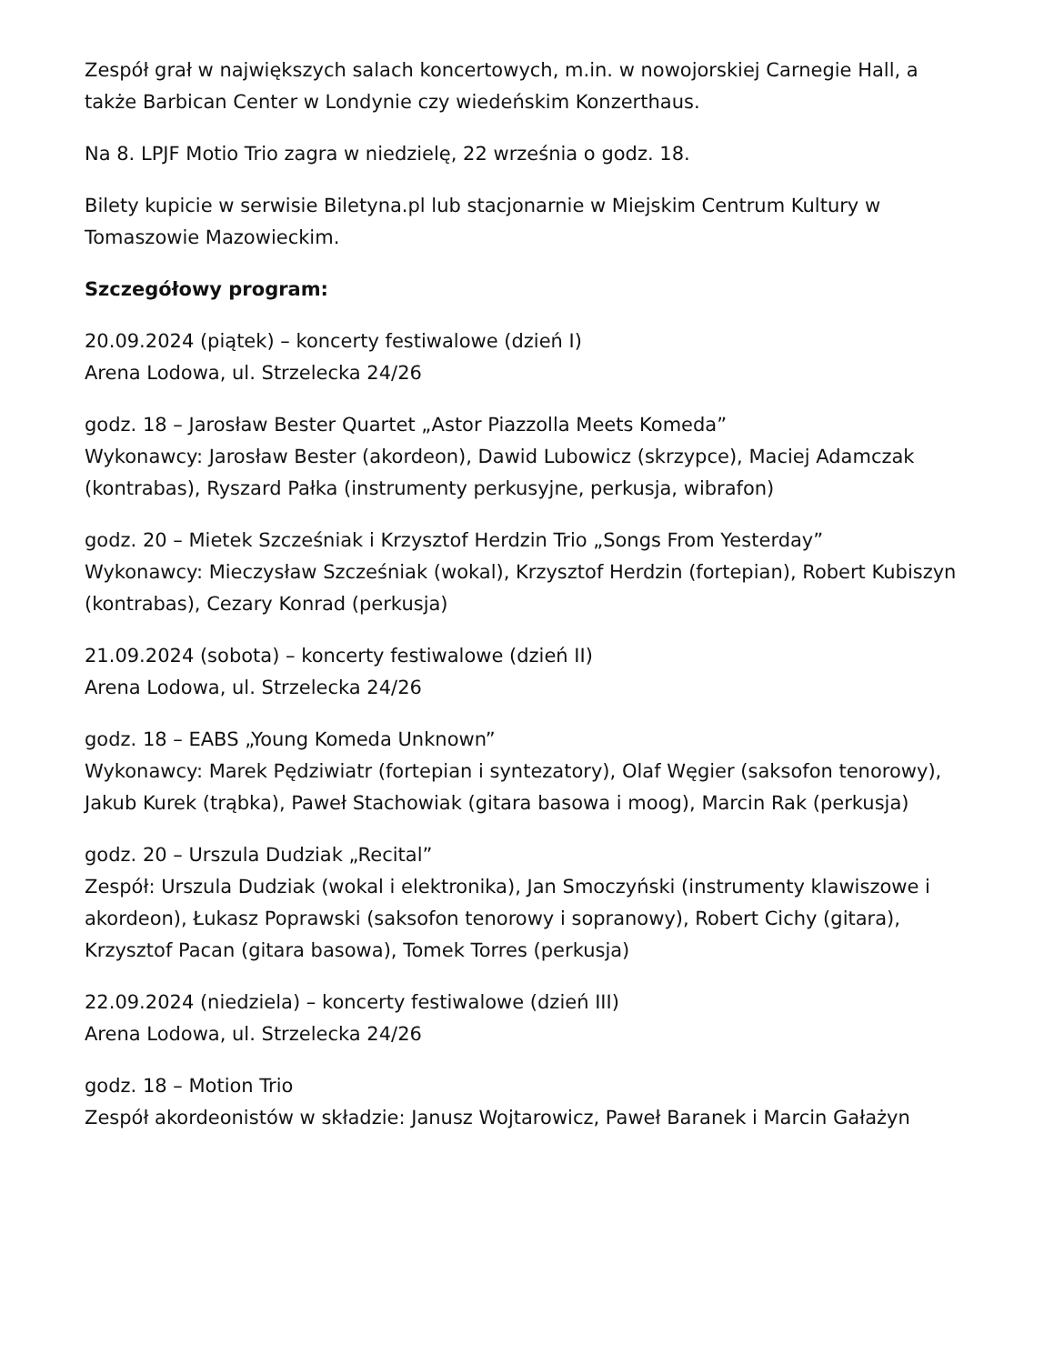Zespół grał w największych salach koncertowych, m.in. w nowojorskiej Carnegie Hall, a także Barbican Center w Londynie czy wiedeńskim Konzerthaus.
Na 8. LPJF Motio Trio zagra w niedzielę, 22 września o godz. 18.
Bilety kupicie w serwisie Biletyna.pl lub stacjonarnie w Miejskim Centrum Kultury w Tomaszowie Mazowieckim.
Szczegółowy program:
20.09.2024 (piątek) – koncerty festiwalowe (dzień I)
Arena Lodowa, ul. Strzelecka 24/26
godz. 18 – Jarosław Bester Quartet „Astor Piazzolla Meets Komeda”
Wykonawcy: Jarosław Bester (akordeon), Dawid Lubowicz (skrzypce), Maciej Adamczak (kontrabas), Ryszard Pałka (instrumenty perkusyjne, perkusja, wibrafon)
godz. 20 – Mietek Szcześniak i Krzysztof Herdzin Trio „Songs From Yesterday”
Wykonawcy: Mieczysław Szcześniak (wokal), Krzysztof Herdzin (fortepian), Robert Kubiszyn (kontrabas), Cezary Konrad (perkusja)
21.09.2024 (sobota) – koncerty festiwalowe (dzień II)
Arena Lodowa, ul. Strzelecka 24/26
godz. 18 – EABS „Young Komeda Unknown”
Wykonawcy: Marek Pędziwiatr (fortepian i syntezatory), Olaf Węgier (saksofon tenorowy), Jakub Kurek (trąbka), Paweł Stachowiak (gitara basowa i moog), Marcin Rak (perkusja)
godz. 20 – Urszula Dudziak „Recital”
Zespół: Urszula Dudziak (wokal i elektronika), Jan Smoczyński (instrumenty klawiszowe i akordeon), Łukasz Poprawski (saksofon tenorowy i sopranowy), Robert Cichy (gitara), Krzysztof Pacan (gitara basowa), Tomek Torres (perkusja)
22.09.2024 (niedziela) – koncerty festiwalowe (dzień III)
Arena Lodowa, ul. Strzelecka 24/26
godz. 18 – Motion Trio
Zespół akordeonistów w składzie: Janusz Wojtarowicz, Paweł Baranek i Marcin Gałażyn